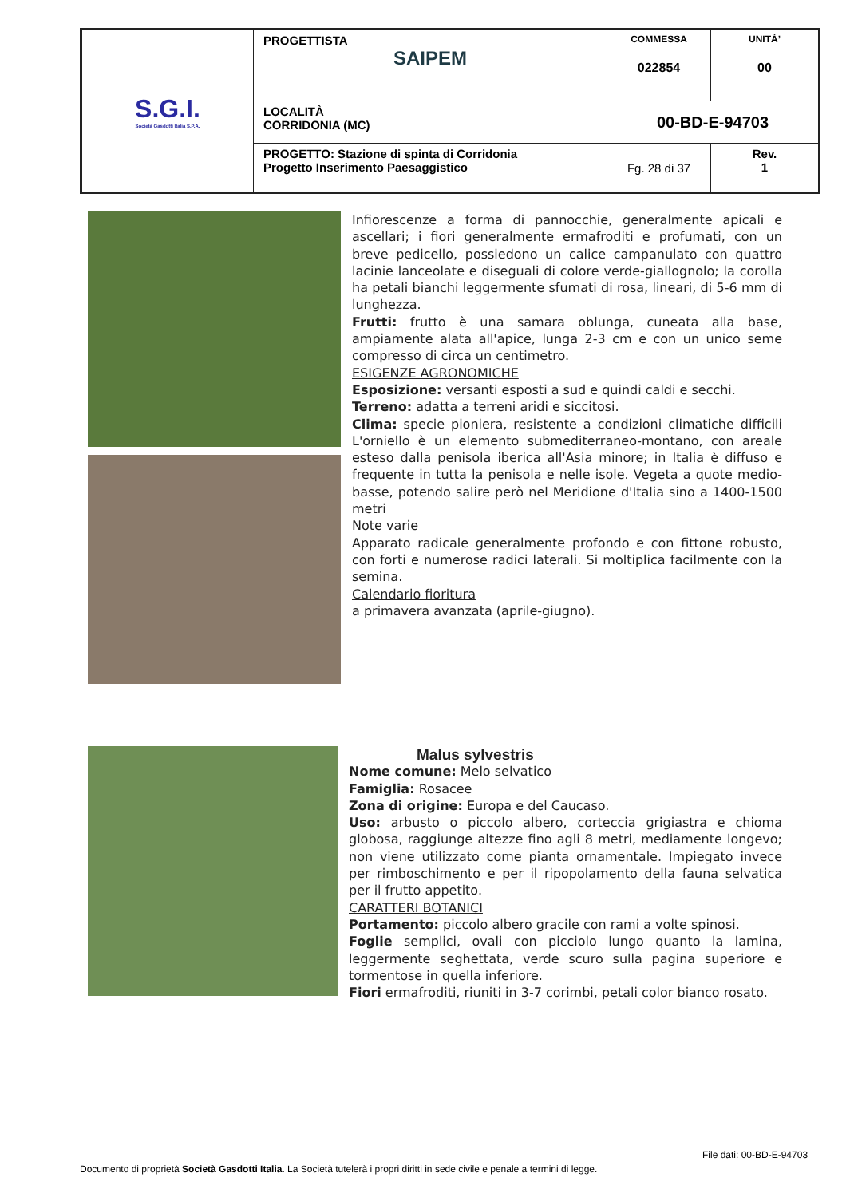| S.G.I. Società Gasdotti Italia S.P.A. | PROGETTISTA SAIPEM | COMMESSA 022854 | UNITÀ’ 00 |
| | LOCALITÀ CORRIDONIA (MC) | 00-BD-E-94703 | |
| | PROGETTO: Stazione di spinta di Corridonia Progetto Inserimento Paesaggistico | Fg. 28 di 37 | Rev. 1 |
Infiorescenze a forma di pannocchie, generalmente apicali e ascellari; i fiori generalmente ermafroditi e profumati, con un breve pedicello, possiedono un calice campanulato con quattro lacinie lanceolate e diseguali di colore verde-giallognolo; la corolla ha petali bianchi leggermente sfumati di rosa, lineari, di 5-6 mm di lunghezza.
Frutti: frutto è una samara oblunga, cuneata alla base, ampiamente alata all'apice, lunga 2-3 cm e con un unico seme compresso di circa un centimetro.
ESIGENZE AGRONOMICHE
Esposizione: versanti esposti a sud e quindi caldi e secchi.
Terreno: adatta a terreni aridi e siccitosi.
Clima: specie pioniera, resistente a condizioni climatiche difficili L'orniello è un elemento submediterraneo-montano, con areale esteso dalla penisola iberica all'Asia minore; in Italia è diffuso e frequente in tutta la penisola e nelle isole. Vegeta a quote medio-basse, potendo salire però nel Meridione d'Italia sino a 1400-1500 metri
Note varie
Apparato radicale generalmente profondo e con fittone robusto, con forti e numerose radici laterali. Si moltiplica facilmente con la semina.
Calendario fioritura
a primavera avanzata (aprile-giugno).
Malus sylvestris
Nome comune: Melo selvatico
Famiglia: Rosacee
Zona di origine: Europa e del Caucaso.
Uso: arbusto o piccolo albero, corteccia grigiastra e chioma globosa, raggiunge altezze fino agli 8 metri, mediamente longevo; non viene utilizzato come pianta ornamentale. Impiegato invece per rimboschimento e per il ripopolamento della fauna selvatica per il frutto appetito.
CARATTERI BOTANICI
Portamento: piccolo albero gracile con rami a volte spinosi.
Foglie semplici, ovali con picciolo lungo quanto la lamina, leggermente seghettata, verde scuro sulla pagina superiore e tormentose in quella inferiore.
Fiori ermafroditi, riuniti in 3-7 corimbi, petali color bianco rosato.
File dati: 00-BD-E-94703
Documento di proprietà Società Gasdotti Italia. La Società tutelerà i propri diritti in sede civile e penale a termini di legge.